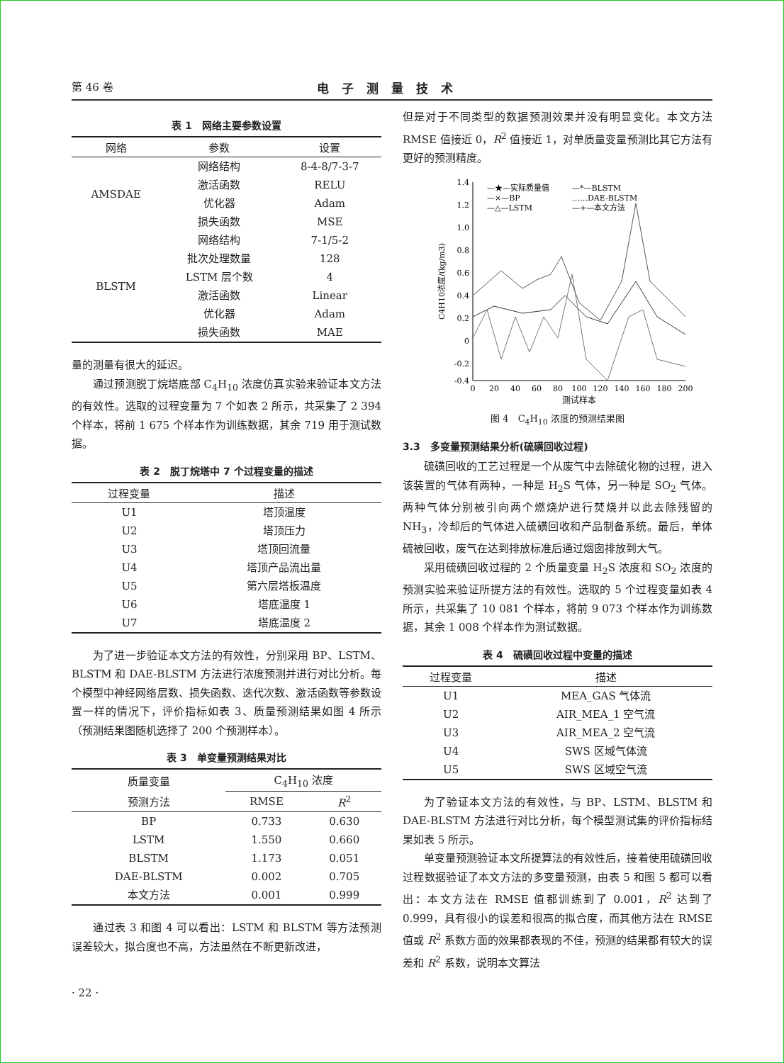第 46 卷 电子测量技术
表 1　网络主要参数设置
| 网络 | 参数 | 设置 |
| --- | --- | --- |
| AMSDAE | 网络结构 | 8-4-8/7-3-7 |
| | 激活函数 | RELU |
| | 优化器 | Adam |
| | 损失函数 | MSE |
| BLSTM | 网络结构 | 7-1/5-2 |
| | 批次处理数量 | 128 |
| | LSTM 层个数 | 4 |
| | 激活函数 | Linear |
| | 优化器 | Adam |
| | 损失函数 | MAE |
量的测量有很大的延迟。
通过预测脱丁烷塔底部 C<sub>4</sub>H<sub>10</sub> 浓度仿真实验来验证本文方法的有效性。选取的过程变量为 7 个如表 2 所示，共采集了 2 394 个样本，将前 1 675 个样本作为训练数据，其余 719 用于测试数据。
表 2　脱丁烷塔中 7 个过程变量的描述
| 过程变量 | 描述 |
| --- | --- |
| U1 | 塔顶温度 |
| U2 | 塔顶压力 |
| U3 | 塔顶回流量 |
| U4 | 塔顶产品流出量 |
| U5 | 第六层塔板温度 |
| U6 | 塔底温度 1 |
| U7 | 塔底温度 2 |
为了进一步验证本文方法的有效性，分别采用 BP、LSTM、BLSTM 和 DAE-BLSTM 方法进行浓度预测并进行对比分析。每个模型中神经网络层数、损失函数、迭代次数、激活函数等参数设置一样的情况下，评价指标如表 3、质量预测结果如图 4 所示（预测结果图随机选择了 200 个预测样本）。
表 3　单变量预测结果对比
| 质量变量 | C<sub>4</sub>H<sub>10</sub> 浓度 | |
| --- | --- | --- |
| 预测方法 | RMSE | R<sup>2</sup> |
| BP | 0.733 | 0.630 |
| LSTM | 1.550 | 0.660 |
| BLSTM | 1.173 | 0.051 |
| DAE-BLSTM | 0.002 | 0.705 |
| 本文方法 | 0.001 | 0.999 |
通过表 3 和图 4 可以看出：LSTM 和 BLSTM 等方法预测误差较大，拟合度也不高，方法虽然在不断更新改进，
但是对于不同类型的数据预测效果并没有明显变化。本文方法 RMSE 值接近 0，R<sup>2</sup> 值接近 1，对单质量变量预测比其它方法有更好的预测精度。
1.4
1.2
1.0
0.8
0.6
0.4
0.2
0
-0.2
-0.4
0
20
40
60
80
100
120
140
160
180
200
测试样本
C4H10浓度/(kg/m3)
—★—实际质量值
—×—BP
—△—LSTM
—*—BLSTM
……DAE-BLSTM
—+—本文方法
图 4　C<sub>4</sub>H<sub>10</sub> 浓度的预测结果图
3.3　多变量预测结果分析(硫磺回收过程)
硫磺回收的工艺过程是一个从废气中去除硫化物的过程，进入该装置的气体有两种，一种是 H<sub>2</sub>S 气体，另一种是 SO<sub>2</sub> 气体。两种气体分别被引向两个燃烧炉进行焚烧并以此去除残留的 NH<sub>3</sub>，冷却后的气体进入硫磺回收和产品制备系统。最后，单体硫被回收，废气在达到排放标准后通过烟囱排放到大气。
采用硫磺回收过程的 2 个质量变量 H<sub>2</sub>S 浓度和 SO<sub>2</sub> 浓度的预测实验来验证所提方法的有效性。选取的 5 个过程变量如表 4 所示，共采集了 10 081 个样本，将前 9 073 个样本作为训练数据，其余 1 008 个样本作为测试数据。
表 4　硫磺回收过程中变量的描述
| 过程变量 | 描述 |
| --- | --- |
| U1 | MEA_GAS 气体流 |
| U2 | AIR_MEA_1 空气流 |
| U3 | AIR_MEA_2 空气流 |
| U4 | SWS 区域气体流 |
| U5 | SWS 区域空气流 |
为了验证本文方法的有效性，与 BP、LSTM、BLSTM 和 DAE-BLSTM 方法进行对比分析，每个模型测试集的评价指标结果如表 5 所示。
单变量预测验证本文所提算法的有效性后，接着使用硫磺回收过程数据验证了本文方法的多变量预测，由表 5 和图 5 都可以看出：本文方法在 RMSE 值都训练到了 0.001，R<sup>2</sup> 达到了 0.999，具有很小的误差和很高的拟合度，而其他方法在 RMSE 值或 R<sup>2</sup> 系数方面的效果都表现的不佳，预测的结果都有较大的误差和 R<sup>2</sup> 系数，说明本文算法
· 22 ·